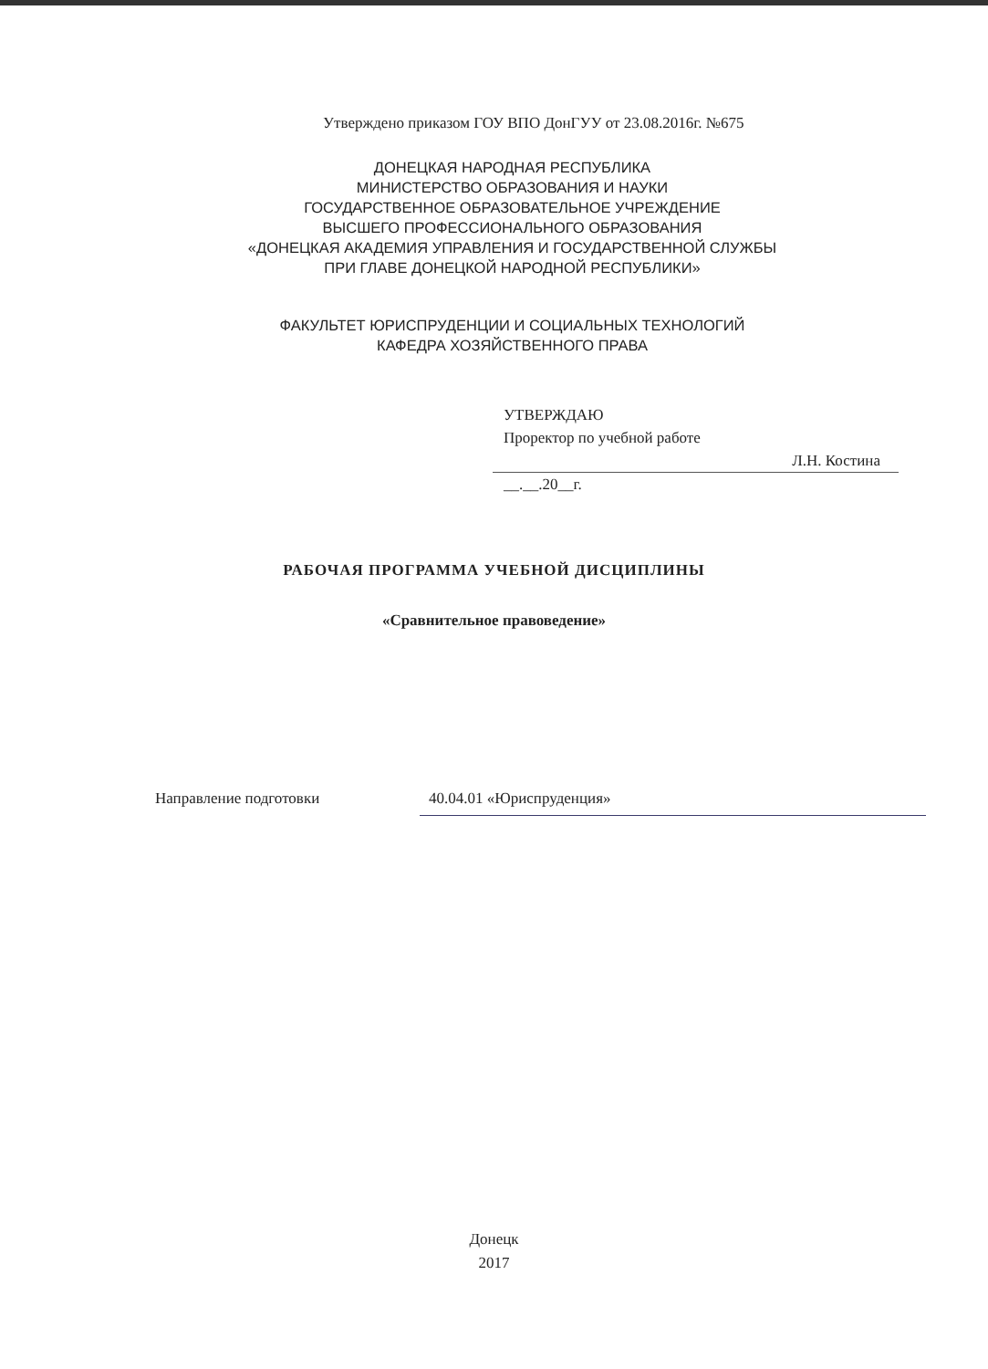Утверждено приказом ГОУ ВПО ДонГУУ от 23.08.2016г. №675
ДОНЕЦКАЯ НАРОДНАЯ РЕСПУБЛИКА
МИНИСТЕРСТВО ОБРАЗОВАНИЯ И НАУКИ
ГОСУДАРСТВЕННОЕ ОБРАЗОВАТЕЛЬНОЕ УЧРЕЖДЕНИЕ
ВЫСШЕГО ПРОФЕССИОНАЛЬНОГО ОБРАЗОВАНИЯ
«ДОНЕЦКАЯ АКАДЕМИЯ УПРАВЛЕНИЯ И ГОСУДАРСТВЕННОЙ СЛУЖБЫ
ПРИ ГЛАВЕ ДОНЕЦКОЙ НАРОДНОЙ РЕСПУБЛИКИ»
ФАКУЛЬТЕТ ЮРИСПРУДЕНЦИИ И СОЦИАЛЬНЫХ ТЕХНОЛОГИЙ
КАФЕДРА ХОЗЯЙСТВЕННОГО ПРАВА
УТВЕРЖДАЮ
Проректор по учебной работе
Л.Н. Костина
__.__.20__г.
РАБОЧАЯ ПРОГРАММА УЧЕБНОЙ ДИСЦИПЛИНЫ
«Сравнительное правоведение»
Направление подготовки 40.04.01 «Юриспруденция»
Донецк
2017